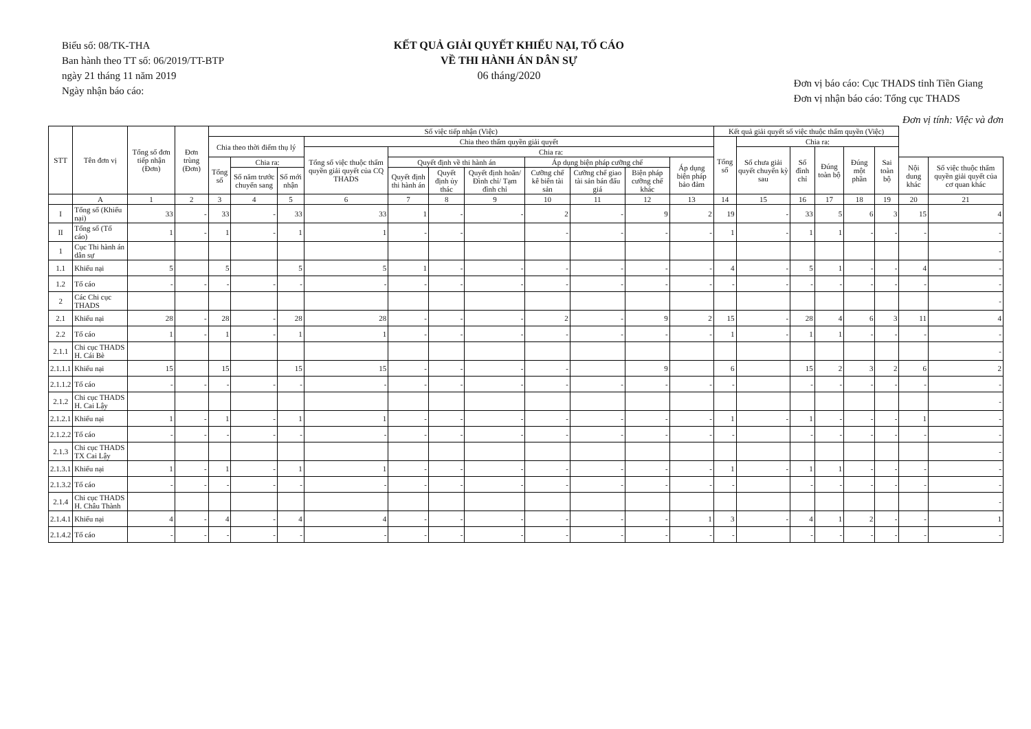Biểu số: 08/TK-THA
Ban hành theo TT số: 06/2019/TT-BTP
ngày 21 tháng 11 năm 2019
Ngày nhận báo cáo:
KẾT QUẢ GIẢI QUYẾT KHIẾU NẠI, TỐ CÁO
VỀ THI HÀNH ÁN DÂN SỰ
06 tháng/2020
Đơn vị báo cáo: Cục THADS tỉnh Tiền Giang
Đơn vị nhận báo cáo: Tổng cục THADS
Đơn vị tính: Việc và đơn
| STT | Tên đơn vị | Tổng số đơn tiếp nhận (Đơn) | Đơn trùng (Đơn) | Số việc tiếp nhận (Việc) | | | | | | | | | | | Kết quả giải quyết số việc thuộc thẩm quyền (Việc) | | | | | | | |
| --- | --- | --- | --- | --- | --- | --- | --- | --- | --- | --- | --- | --- | --- | --- | --- | --- | --- | --- | --- | --- | --- | --- |
| | | | | Chia theo thời điểm thụ lý | | | Chia theo thẩm quyền giải quyết | | | | | | | | Tổng số | Chia ra: | | | | | | |
| | | | | | | | Tổng số việc thuộc thẩm quyền giải quyết của CQ THADS | Chia ra: | | | | | | | | Số chưa giải quyết chuyển kỳ sau | Số đình chỉ | Đúng toàn bộ | Đúng một phần | Sai toàn bộ | | |
| | | | | Tổng số | Chia ra: | | | Quyết định về thi hành án | | | Áp dụng biện pháp cưỡng chế | | | Áp dụng biện pháp bảo đảm | | | | | | | Nội dung khác | Số việc thuộc thẩm quyền giải quyết của cơ quan khác |
| | | | | | Số năm trước chuyển sang | Số mới nhận | | Quyết định thi hành án | Quyết định ủy thác | Quyết định hoãn/ Đình chỉ/ Tạm đình chỉ | Cưỡng chế kê biên tài sản | Cưỡng chế giao tài sản bán đấu giá | Biện pháp cưỡng chế khác | | | | | | | | | |
| | A | 1 | 2 | 3 | 4 | 5 | 6 | 7 | 8 | 9 | 10 | 11 | 12 | 13 | 14 | 15 | 16 | 17 | 18 | 19 | 20 | 21 |
| I | Tổng số (Khiếu nại) | 33 | - | 33 | - | 33 | 33 | 1 | - | - | 2 | - | 9 | 2 | 19 | - | 33 | 5 | 6 | 3 | 15 | 4 |
| II | Tổng số (Tố cáo) | 1 | - | 1 | - | 1 | 1 | - | - | | - | - | - | - | 1 | - | 1 | 1 | - | - | - | - |
| 1 | Cục Thi hành án dân sự | | | | | | | | | | | | | | | | | | | | | - |
| 1.1 | Khiếu nại | 5 | | 5 | | 5 | 5 | 1 | - | - | - | - | - | - | 4 | - | 5 | 1 | - | - | 4 | - |
| 1.2 | Tố cáo | - | - | - | - | - | - | - | - | - | - | - | - | - | - | - | - | - | - | - | - | - |
| 2 | Các Chi cục THADS | | | | | | | | | | | | | | | | | | | | | - |
| 2.1 | Khiếu nại | 28 | - | 28 | - | 28 | 28 | - | - | - | 2 | - | 9 | 2 | 15 | - | 28 | 4 | 6 | 3 | 11 | 4 |
| 2.2 | Tố cáo | 1 | - | 1 | - | 1 | 1 | - | - | - | - | - | - | - | 1 | - | 1 | 1 | - | - | - | - |
| 2.1.1 | Chi cục THADS H. Cái Bè | | | | | | | | | | | | | | | | | | | | | - |
| 2.1.1.1 | Khiếu nại | 15 | | 15 | | 15 | 15 | - | - | - | - | | 9 | | 6 | | 15 | 2 | 3 | 2 | 6 | 2 |
| 2.1.1.2 | Tố cáo | - | - | - | - | - | - | - | - | - | - | - | - | - | - | | - | - | - | - | - | - |
| 2.1.2 | Chi cục THADS H. Cai Lậy | | | | | | | | | | | | | | | | | | | | | - |
| 2.1.2.1 | Khiếu nại | 1 | - | 1 | - | 1 | 1 | - | - | - | - | - | - | - | 1 | - | 1 | - | - | - | 1 | - |
| 2.1.2.2 | Tố cáo | - | - | - | - | - | - | - | - | - | - | - | - | - | - | | - | - | - | - | - | - |
| 2.1.3 | Chi cục THADS TX Cai Lậy | | | | | | | | | | | | | | | | | | | | | - |
| 2.1.3.1 | Khiếu nại | 1 | - | 1 | - | 1 | 1 | - | - | - | - | - | - | - | 1 | - | 1 | 1 | - | - | - | - |
| 2.1.3.2 | Tố cáo | - | - | - | - | - | - | - | - | - | - | - | - | - | - | | - | - | - | - | - | - |
| 2.1.4 | Chi cục THADS H. Châu Thành | | | | | | | | | | | | | | | | | | | | | - |
| 2.1.4.1 | Khiếu nại | 4 | - | 4 | - | 4 | 4 | - | - | - | - | - | - | 1 | 3 | - | 4 | 1 | 2 | - | - | 1 |
| 2.1.4.2 | Tố cáo | - | - | - | - | - | - | - | - | - | - | - | - | - | - | | - | - | - | - | - | - |